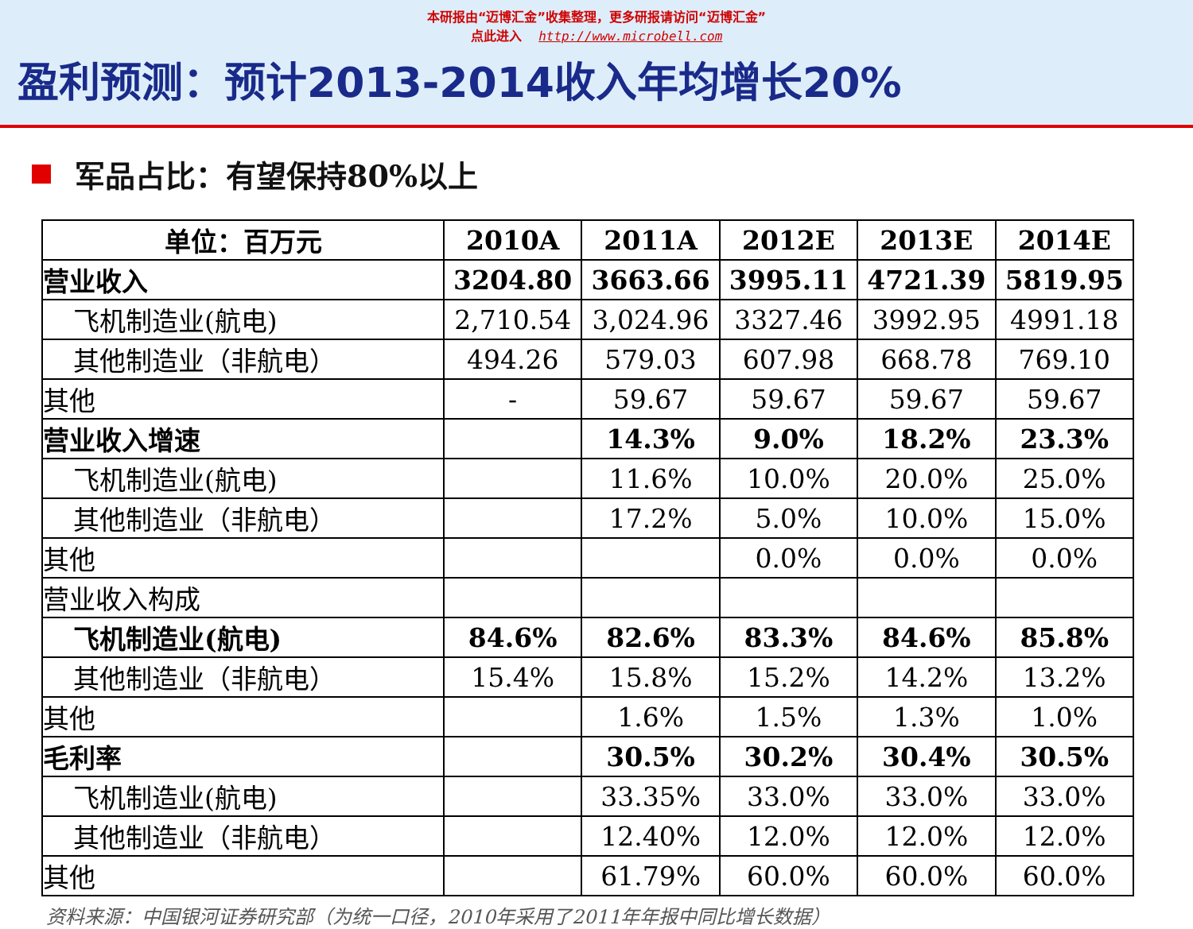本研报由“迈博汇金”收集整理，更多研报请访问“迈博汇金”
点此进入 http://www.microbell.com
盈利预测：预计2013-2014收入年均增长20%
军品占比：有望保持80%以上
| 单位：百万元 | 2010A | 2011A | 2012E | 2013E | 2014E |
| --- | --- | --- | --- | --- | --- |
| 营业收入 | 3204.80 | 3663.66 | 3995.11 | 4721.39 | 5819.95 |
| 飞机制造业(航电) | 2,710.54 | 3,024.96 | 3327.46 | 3992.95 | 4991.18 |
| 其他制造业（非航电） | 494.26 | 579.03 | 607.98 | 668.78 | 769.10 |
| 其他 | - | 59.67 | 59.67 | 59.67 | 59.67 |
| 营业收入增速 | | 14.3% | 9.0% | 18.2% | 23.3% |
| 飞机制造业(航电) | | 11.6% | 10.0% | 20.0% | 25.0% |
| 其他制造业（非航电） | | 17.2% | 5.0% | 10.0% | 15.0% |
| 其他 | | | 0.0% | 0.0% | 0.0% |
| 营业收入构成 | | | | | |
| 飞机制造业(航电) | 84.6% | 82.6% | 83.3% | 84.6% | 85.8% |
| 其他制造业（非航电） | 15.4% | 15.8% | 15.2% | 14.2% | 13.2% |
| 其他 | | 1.6% | 1.5% | 1.3% | 1.0% |
| 毛利率 | | 30.5% | 30.2% | 30.4% | 30.5% |
| 飞机制造业(航电) | | 33.35% | 33.0% | 33.0% | 33.0% |
| 其他制造业（非航电） | | 12.40% | 12.0% | 12.0% | 12.0% |
| 其他 | | 61.79% | 60.0% | 60.0% | 60.0% |
资料来源：中国银河证券研究部（为统一口径，2010年采用了2011年年报中同比增长数据）